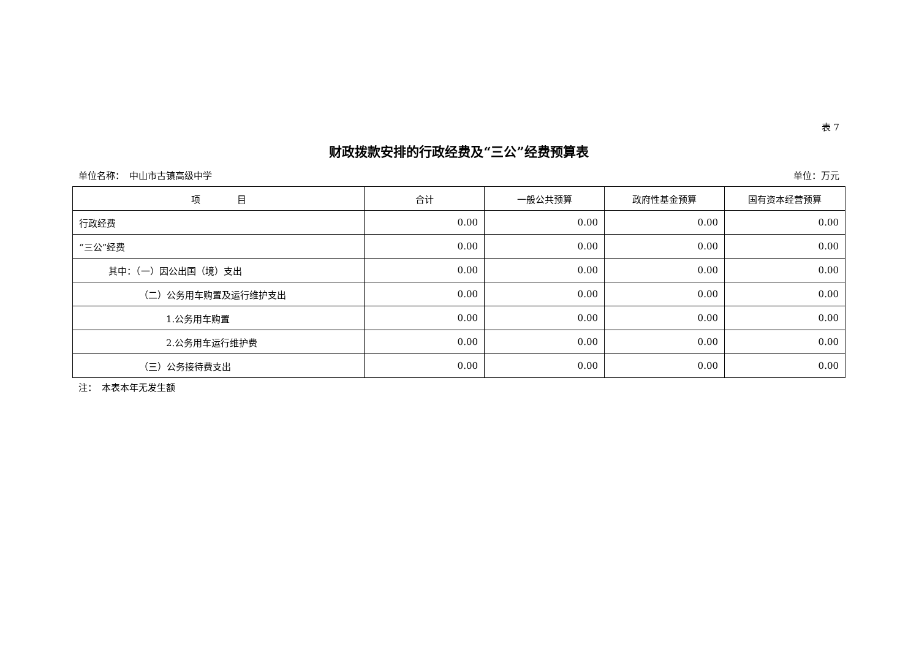表 7
财政拨款安排的行政经费及“三公”经费预算表
单位名称：　中山市古镇高级中学 单位：万元
| 项 目 | 合计 | 一般公共预算 | 政府性基金预算 | 国有资本经营预算 |
| --- | --- | --- | --- | --- |
| 行政经费 | 0.00 | 0.00 | 0.00 | 0.00 |
| “三公”经费 | 0.00 | 0.00 | 0.00 | 0.00 |
| 其中：（一）因公出国（境）支出 | 0.00 | 0.00 | 0.00 | 0.00 |
| （二）公务用车购置及运行维护支出 | 0.00 | 0.00 | 0.00 | 0.00 |
| 1.公务用车购置 | 0.00 | 0.00 | 0.00 | 0.00 |
| 2.公务用车运行维护费 | 0.00 | 0.00 | 0.00 | 0.00 |
| （三）公务接待费支出 | 0.00 | 0.00 | 0.00 | 0.00 |
注：　本表本年无发生额